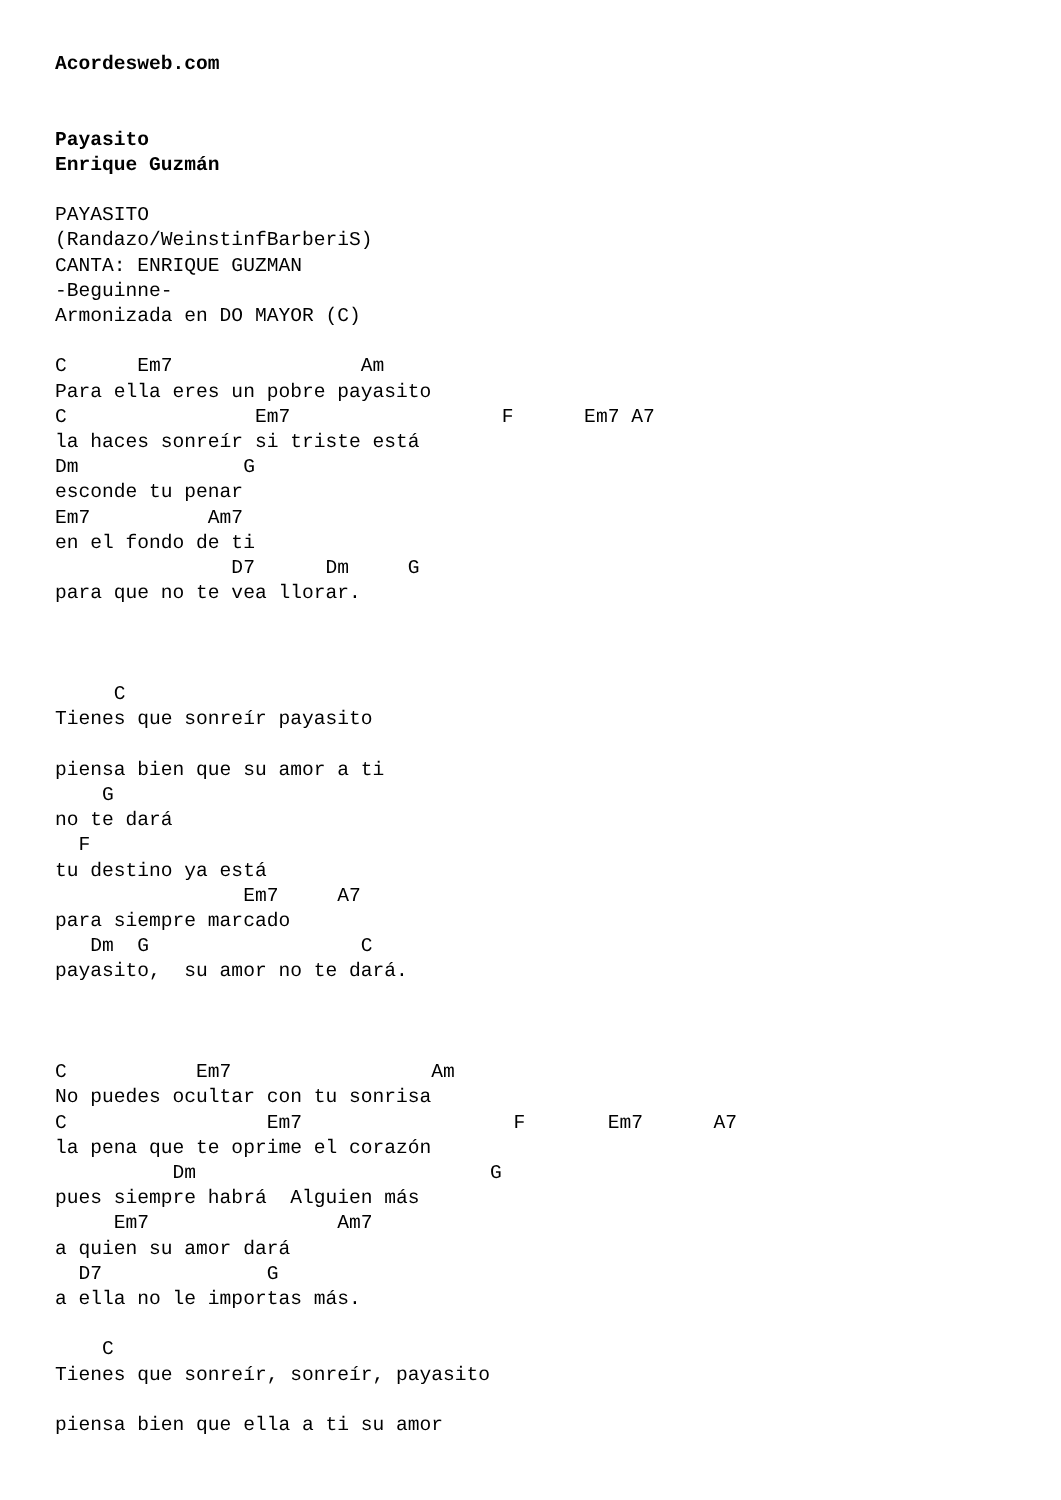Acordesweb.com


Payasito
Enrique Guzmán

PAYASITO
(Randazo/WeinstinfBarberiS)
CANTA: ENRIQUE GUZMAN
-Beguinne-
Armonizada en DO MAYOR (C)

C      Em7                Am
Para ella eres un pobre payasito
C                Em7                  F      Em7 A7
la haces sonreír si triste está
Dm              G
esconde tu penar
Em7          Am7
en el fondo de ti
               D7      Dm     G
para que no te vea llorar.



     C
Tienes que sonreír payasito

piensa bien que su amor a ti
    G
no te dará
  F
tu destino ya está
                Em7     A7
para siempre marcado
   Dm  G                  C
payasito,  su amor no te dará.



C           Em7                 Am
No puedes ocultar con tu sonrisa
C                 Em7                  F       Em7      A7
la pena que te oprime el corazón
          Dm                         G
pues siempre habrá  Alguien más
     Em7                Am7
a quien su amor dará
  D7              G
a ella no le importas más.

    C
Tienes que sonreír, sonreír, payasito

piensa bien que ella a ti su amor